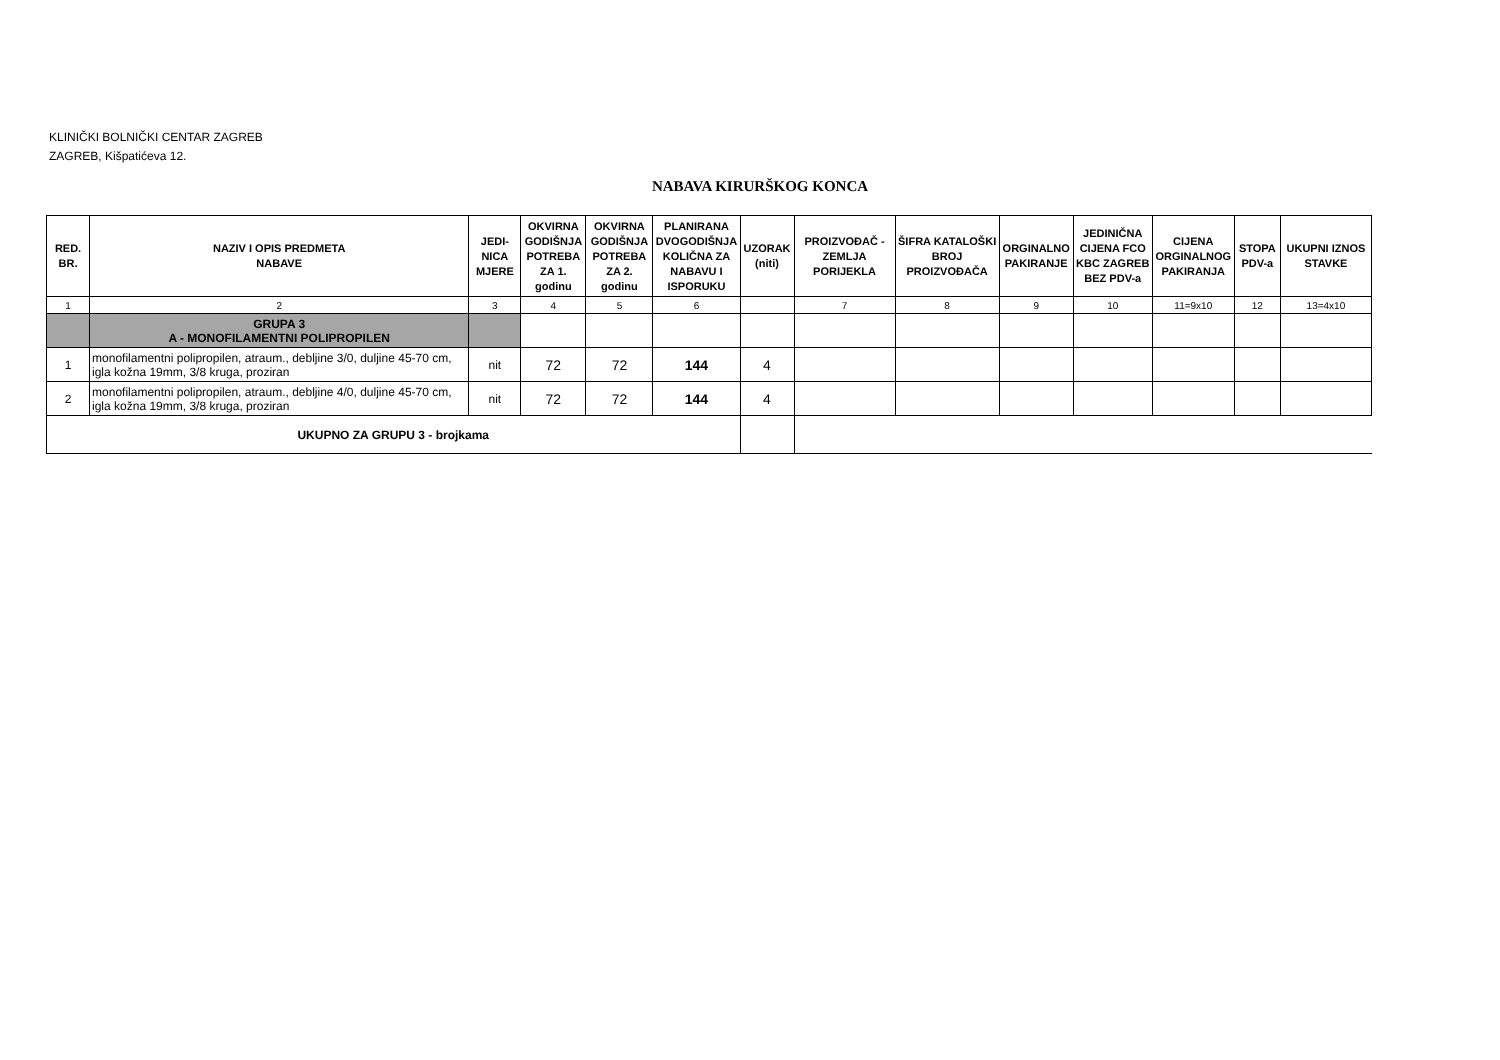KLINIČKI BOLNIČKI CENTAR ZAGREB
ZAGREB, Kišpatićeva 12.
NABAVA KIRURŠKOG KONCA
| RED. BR. | NAZIV I OPIS PREDMETA NABAVE | JEDI- NICA MJERE | OKVIRNA GODIŠNJA POTREBA ZA 1. godinu | OKVIRNA GODIŠNJA POTREBA ZA 2. godinu | PLANIRANA DVOGODIŠNJA KOLIČNA ZA NABAVU I ISPORUKU | UZORAK (niti) | PROIZVOĐAČ -ZEMLJA PORIJEKLA | ŠIFRA KATALOŠKI BROJ PROIZVOĐAČA | ORGINALNO PAKIRANJE | JEDINIČNA CIJENA FCO KBC ZAGREB BEZ PDV-a | CIJENA ORGINALNOG PAKIRANJA | STOPA PDV-a | UKUPNI IZNOS STAVKE |
| --- | --- | --- | --- | --- | --- | --- | --- | --- | --- | --- | --- | --- | --- |
| 1 | 2 | 3 | 4 | 5 | 6 | | 7 | 8 | 9 | 10 | 11=9x10 | 12 | 13=4x10 |
| | GRUPA 3 A - MONOFILAMENTNI POLIPROPILEN | | | | | | | | | | | | |
| 1 | monofilamentni polipropilen, atraum., debljine 3/0, duljine 45-70 cm, igla kožna 19mm, 3/8 kruga, proziran | nit | 72 | 72 | 144 | 4 | | | | | | | |
| 2 | monofilamentni polipropilen, atraum., debljine 4/0, duljine 45-70 cm, igla kožna 19mm, 3/8 kruga, proziran | nit | 72 | 72 | 144 | 4 | | | | | | | |
| UKUPNO ZA GRUPU 3 - brojkama | | | | | | | | | | | | | |